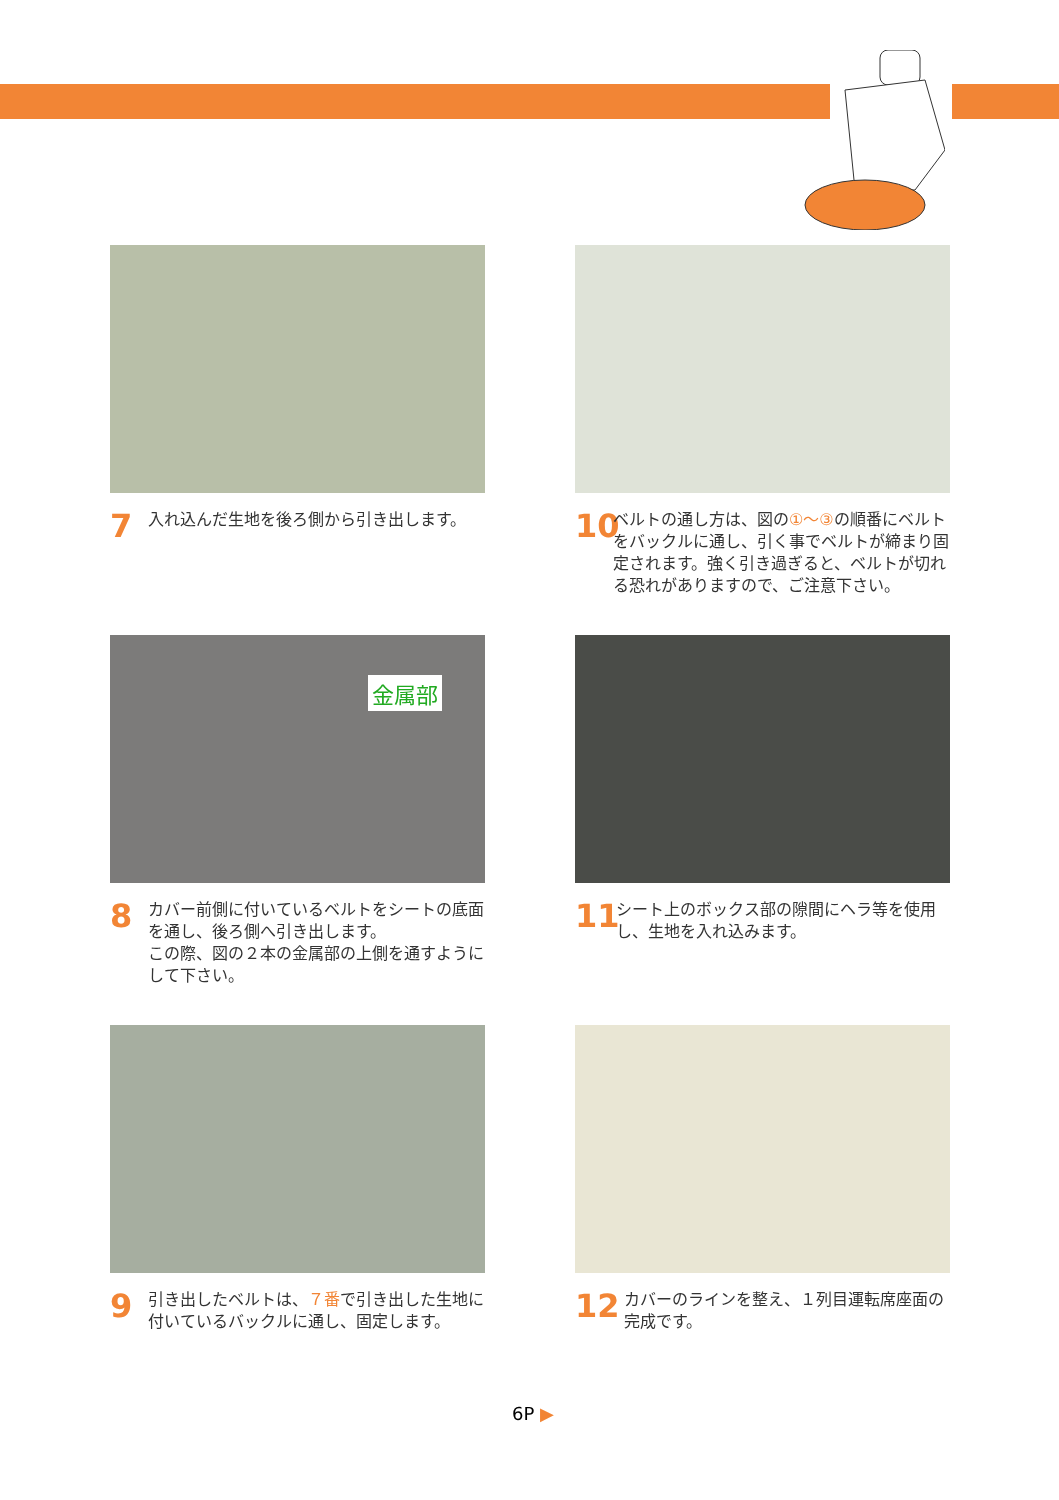7 入れ込んだ生地を後ろ側から引き出します。
10 ベルトの通し方は、図の①～③の順番にベルトをバックルに通し、引く事でベルトが締まり固定されます。強く引き過ぎると、ベルトが切れる恐れがありますので、ご注意下さい。
金属部
8 カバー前側に付いているベルトをシートの底面を通し、後ろ側へ引き出します。
この際、図の２本の金属部の上側を通すようにして下さい。
11 シート上のボックス部の隙間にヘラ等を使用し、生地を入れ込みます。
9 引き出したベルトは、７番で引き出した生地に付いているバックルに通し、固定します。
12 カバーのラインを整え、１列目運転席座面の完成です。
6P ▶